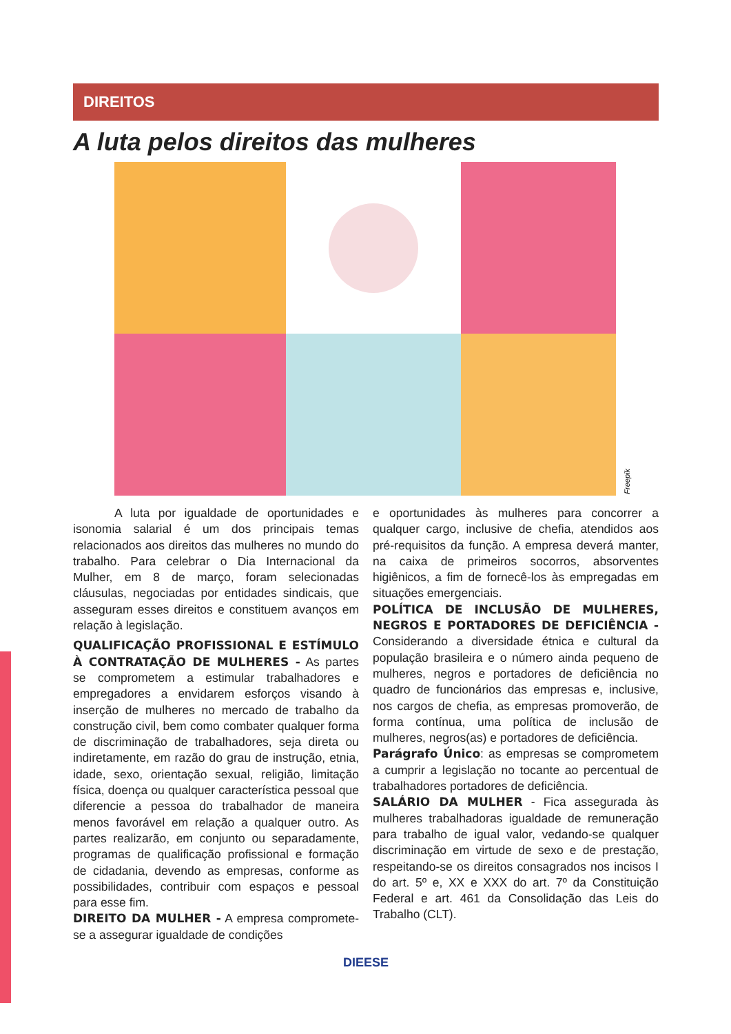DIREITOS
A luta pelos direitos das mulheres
Freepik
A luta por igualdade de oportunidades e isonomia salarial é um dos principais temas relacionados aos direitos das mulheres no mundo do trabalho. Para celebrar o Dia Internacional da Mulher, em 8 de março, foram selecionadas cláusulas, negociadas por entidades sindicais, que asseguram esses direitos e constituem avanços em relação à legislação.
QUALIFICAÇÃO PROFISSIONAL E ESTÍMULO À CONTRATAÇÃO DE MULHERES - As partes se comprometem a estimular trabalhadores e empregadores a envidarem esforços visando à inserção de mulheres no mercado de trabalho da construção civil, bem como combater qualquer forma de discriminação de trabalhadores, seja direta ou indiretamente, em razão do grau de instrução, etnia, idade, sexo, orientação sexual, religião, limitação física, doença ou qualquer característica pessoal que diferencie a pessoa do trabalhador de maneira menos favorável em relação a qualquer outro. As partes realizarão, em conjunto ou separadamente, programas de qualificação profissional e formação de cidadania, devendo as empresas, conforme as possibilidades, contribuir com espaços e pessoal para esse fim.
DIREITO DA MULHER - A empresa compromete-se a assegurar igualdade de condições
e oportunidades às mulheres para concorrer a qualquer cargo, inclusive de chefia, atendidos aos pré-requisitos da função. A empresa deverá manter, na caixa de primeiros socorros, absorventes higiênicos, a fim de fornecê-los às empregadas em situações emergenciais.
POLÍTICA DE INCLUSÃO DE MULHERES, NEGROS E PORTADORES DE DEFICIÊNCIA - Considerando a diversidade étnica e cultural da população brasileira e o número ainda pequeno de mulheres, negros e portadores de deficiência no quadro de funcionários das empresas e, inclusive, nos cargos de chefia, as empresas promoverão, de forma contínua, uma política de inclusão de mulheres, negros(as) e portadores de deficiência.
Parágrafo Único: as empresas se comprometem a cumprir a legislação no tocante ao percentual de trabalhadores portadores de deficiência.
SALÁRIO DA MULHER - Fica assegurada às mulheres trabalhadoras igualdade de remuneração para trabalho de igual valor, vedando-se qualquer discriminação em virtude de sexo e de prestação, respeitando-se os direitos consagrados nos incisos I do art. 5º e, XX e XXX do art. 7º da Constituição Federal e art. 461 da Consolidação das Leis do Trabalho (CLT).
DIEESE